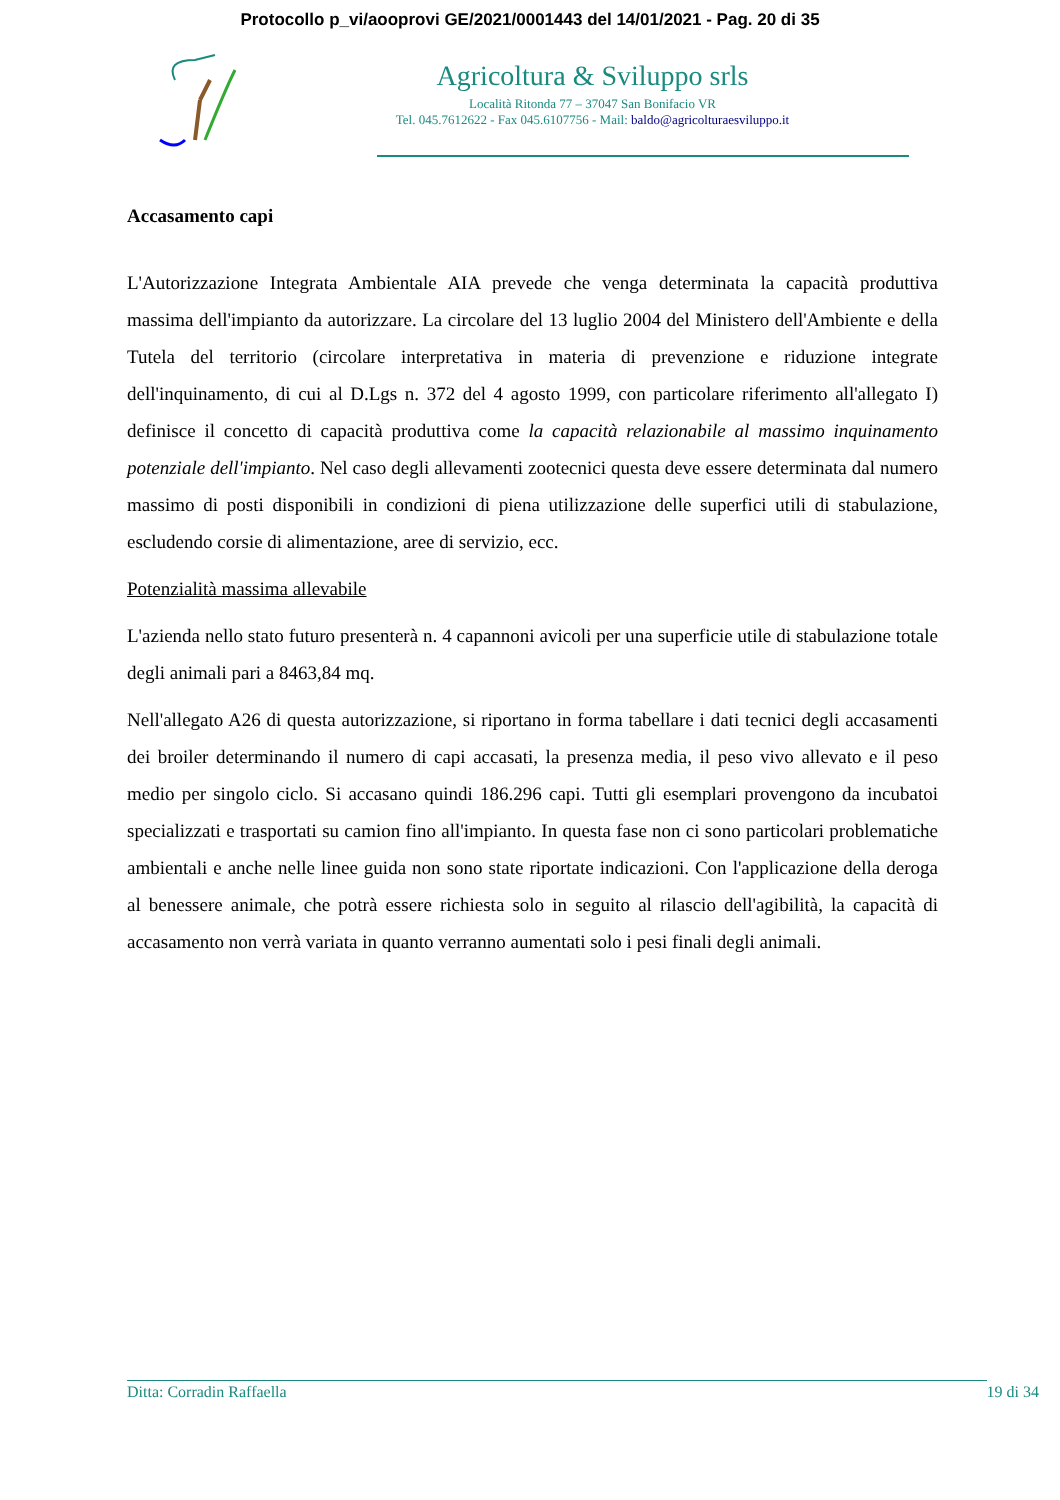Protocollo p_vi/aooprovi GE/2021/0001443 del 14/01/2021 - Pag. 20 di 35
Agricoltura & Sviluppo srls
Località Ritonda 77 – 37047 San Bonifacio VR
Tel. 045.7612622 - Fax 045.6107756 - Mail: baldo@agricolturaesviluppo.it
Accasamento capi
L'Autorizzazione Integrata Ambientale AIA prevede che venga determinata la capacità produttiva massima dell'impianto da autorizzare. La circolare del 13 luglio 2004 del Ministero dell'Ambiente e della Tutela del territorio (circolare interpretativa in materia di prevenzione e riduzione integrate dell'inquinamento, di cui al D.Lgs n. 372 del 4 agosto 1999, con particolare riferimento all'allegato I) definisce il concetto di capacità produttiva come la capacità relazionabile al massimo inquinamento potenziale dell'impianto. Nel caso degli allevamenti zootecnici questa deve essere determinata dal numero massimo di posti disponibili in condizioni di piena utilizzazione delle superfici utili di stabulazione, escludendo corsie di alimentazione, aree di servizio, ecc.
Potenzialità massima allevabile
L'azienda nello stato futuro presenterà n. 4 capannoni avicoli per una superficie utile di stabulazione totale degli animali pari a 8463,84 mq.
Nell'allegato A26 di questa autorizzazione, si riportano in forma tabellare i dati tecnici degli accasamenti dei broiler determinando il numero di capi accasati, la presenza media, il peso vivo allevato e il peso medio per singolo ciclo. Si accasano quindi 186.296 capi. Tutti gli esemplari provengono da incubatoi specializzati e trasportati su camion fino all'impianto. In questa fase non ci sono particolari problematiche ambientali e anche nelle linee guida non sono state riportate indicazioni. Con l'applicazione della deroga al benessere animale, che potrà essere richiesta solo in seguito al rilascio dell'agibilità, la capacità di accasamento non verrà variata in quanto verranno aumentati solo i pesi finali degli animali.
Ditta: Corradin Raffaella 19 di 34